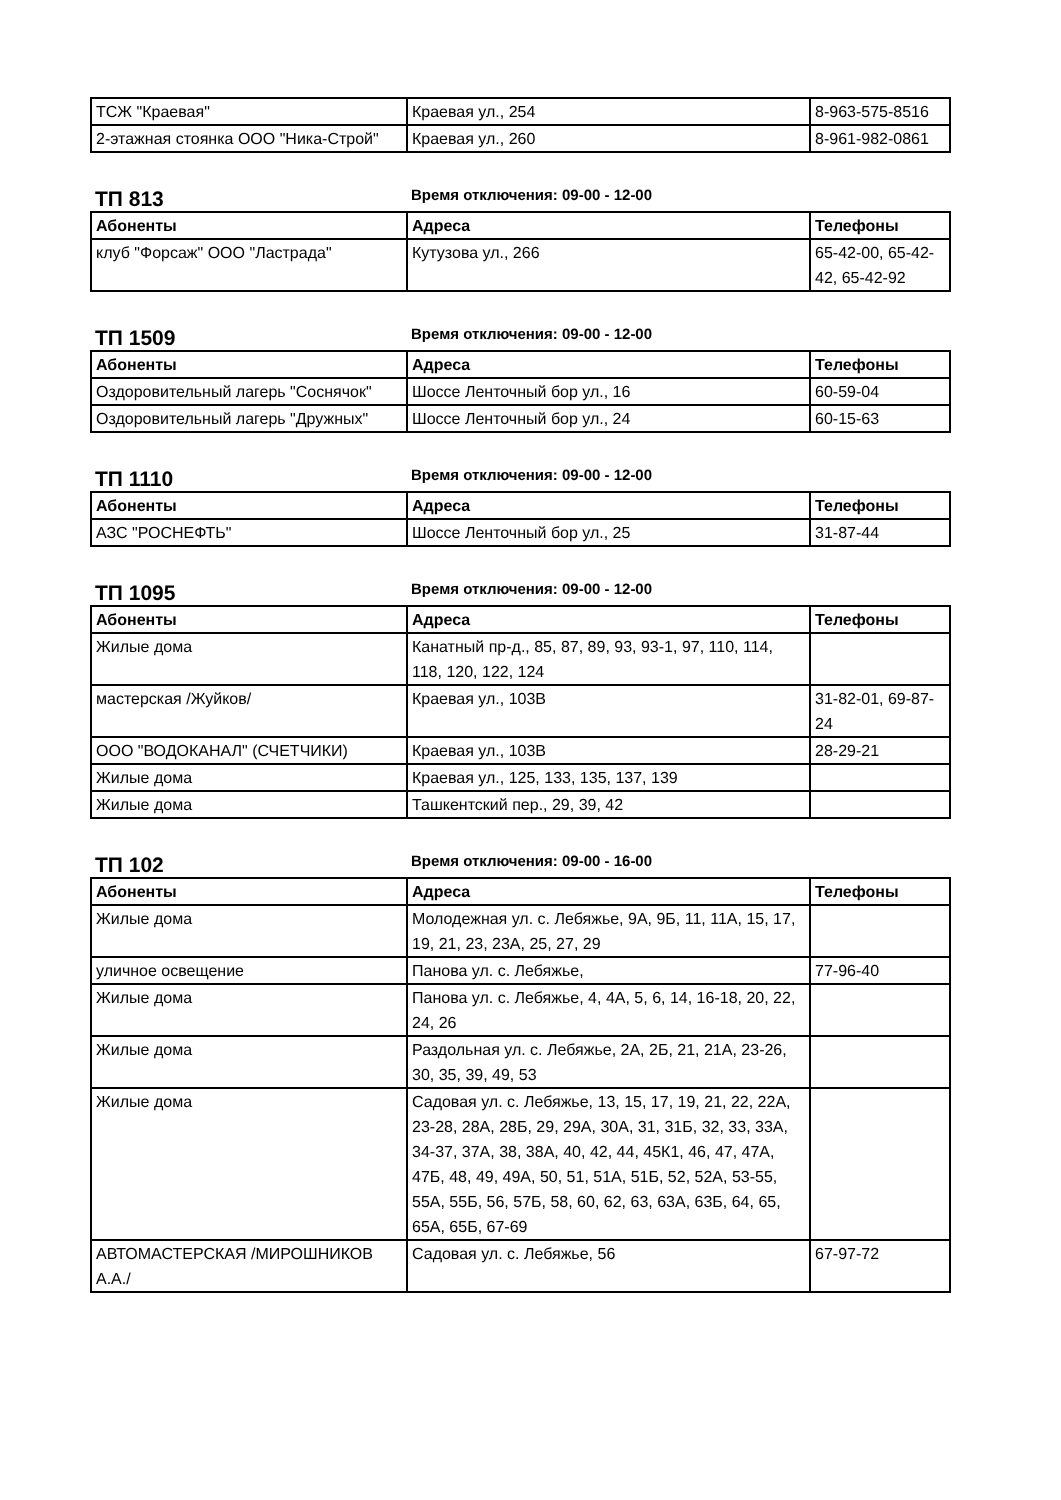| ТСЖ "Краевая" | Краевая ул., 254 | 8-963-575-8516 |
| 2-этажная стоянка ООО "Ника-Строй" | Краевая ул., 260 | 8-961-982-0861 |
ТП 813
Время отключения: 09-00 - 12-00
| Абоненты | Адреса | Телефоны |
| --- | --- | --- |
| клуб "Форсаж" ООО "Ластрада" | Кутузова ул., 266 | 65-42-00, 65-42-42, 65-42-92 |
ТП 1509
Время отключения: 09-00 - 12-00
| Абоненты | Адреса | Телефоны |
| --- | --- | --- |
| Оздоровительный лагерь "Соснячок" | Шоссе Ленточный бор ул., 16 | 60-59-04 |
| Оздоровительный лагерь "Дружных" | Шоссе Ленточный бор ул., 24 | 60-15-63 |
ТП 1110
Время отключения: 09-00 - 12-00
| Абоненты | Адреса | Телефоны |
| --- | --- | --- |
| АЗС "РОСНЕФТЬ" | Шоссе Ленточный бор ул., 25 | 31-87-44 |
ТП 1095
Время отключения: 09-00 - 12-00
| Абоненты | Адреса | Телефоны |
| --- | --- | --- |
| Жилые дома | Канатный пр-д., 85, 87, 89, 93, 93-1, 97, 110, 114, 118, 120, 122, 124 | |
| мастерская /Жуйков/ | Краевая ул., 103В | 31-82-01, 69-87-24 |
| ООО "ВОДОКАНАЛ" (СЧЕТЧИКИ) | Краевая ул., 103В | 28-29-21 |
| Жилые дома | Краевая ул., 125, 133, 135, 137, 139 | |
| Жилые дома | Ташкентский пер., 29, 39, 42 | |
ТП 102
Время отключения: 09-00 - 16-00
| Абоненты | Адреса | Телефоны |
| --- | --- | --- |
| Жилые дома | Молодежная ул. с. Лебяжье, 9А, 9Б, 11, 11А, 15, 17, 19, 21, 23, 23А, 25, 27, 29 | |
| уличное освещение | Панова ул. с. Лебяжье, | 77-96-40 |
| Жилые дома | Панова ул. с. Лебяжье, 4, 4А, 5, 6, 14, 16-18, 20, 22, 24, 26 | |
| Жилые дома | Раздольная ул. с. Лебяжье, 2А, 2Б, 21, 21А, 23-26, 30, 35, 39, 49, 53 | |
| Жилые дома | Садовая ул. с. Лебяжье, 13, 15, 17, 19, 21, 22, 22А, 23-28, 28А, 28Б, 29, 29А, 30А, 31, 31Б, 32, 33, 33А, 34-37, 37А, 38, 38А, 40, 42, 44, 45К1, 46, 47, 47А, 47Б, 48, 49, 49А, 50, 51, 51А, 51Б, 52, 52А, 53-55, 55А, 55Б, 56, 57Б, 58, 60, 62, 63, 63А, 63Б, 64, 65, 65А, 65Б, 67-69 | |
| АВТОМАСТЕРСКАЯ /МИРОШНИКОВ А.А./ | Садовая ул. с. Лебяжье, 56 | 67-97-72 |